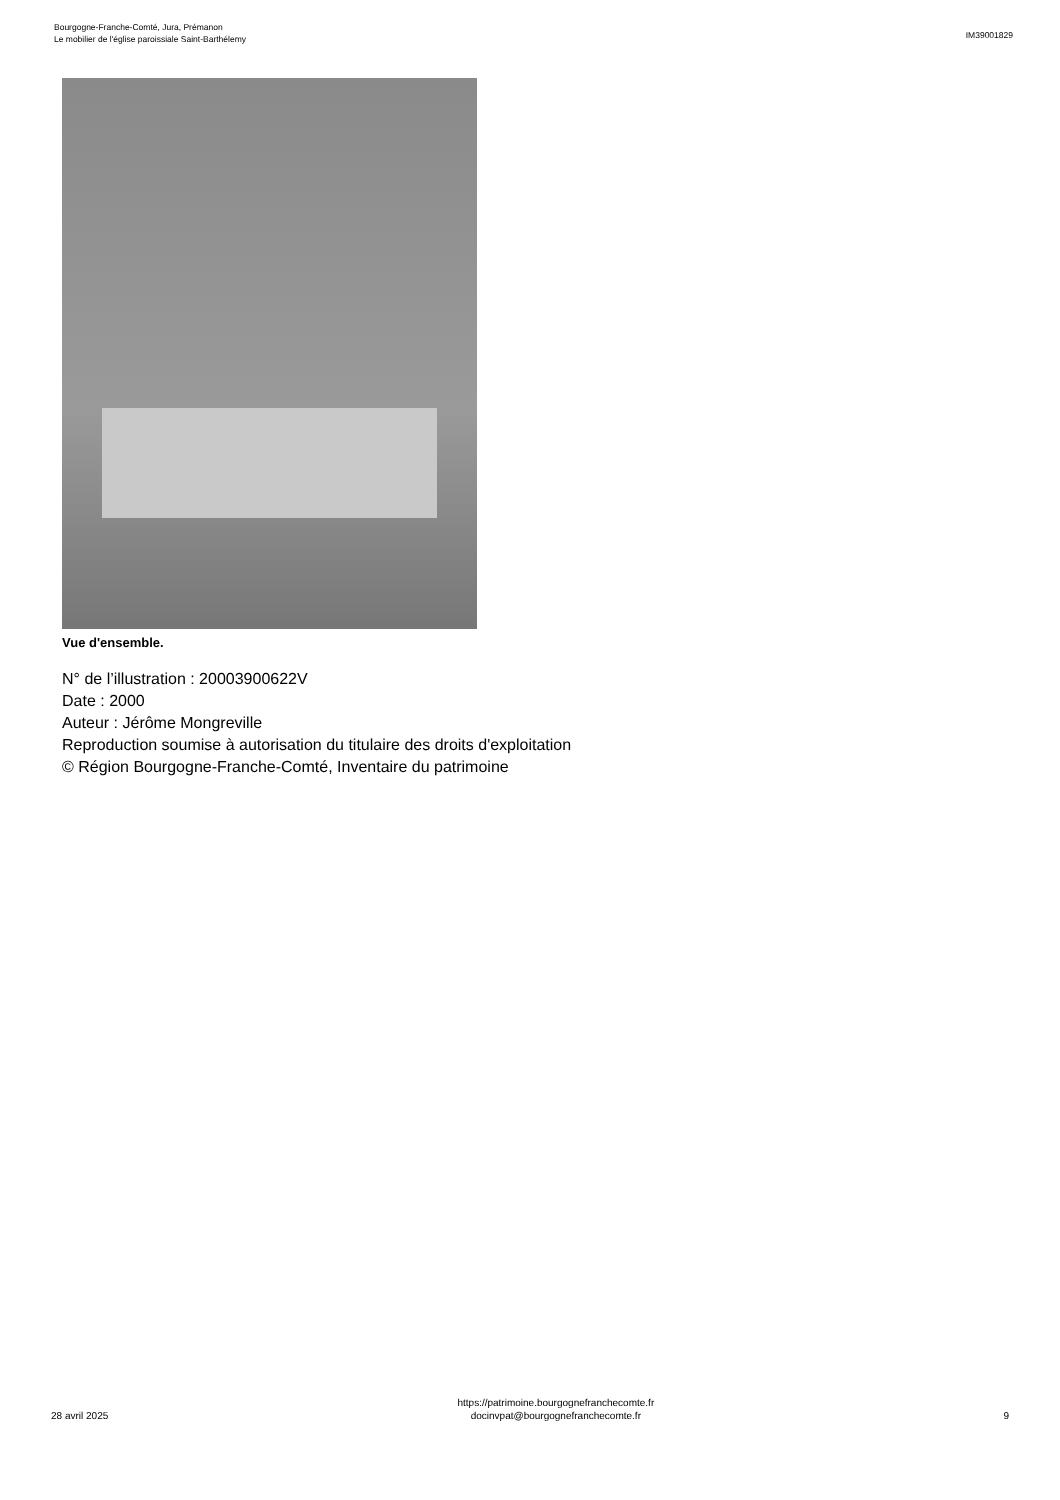Bourgogne-Franche-Comté, Jura, Prémanon
Le mobilier de l'église paroissiale Saint-Barthélemy
IM39001829
Vue d'ensemble.
N° de l’illustration : 20003900622V
Date : 2000
Auteur : Jérôme Mongreville
Reproduction soumise à autorisation du titulaire des droits d'exploitation
© Région Bourgogne-Franche-Comté, Inventaire du patrimoine
28 avril 2025
https://patrimoine.bourgognefranchecomte.fr
docinvpat@bourgognefranchecomte.fr
9